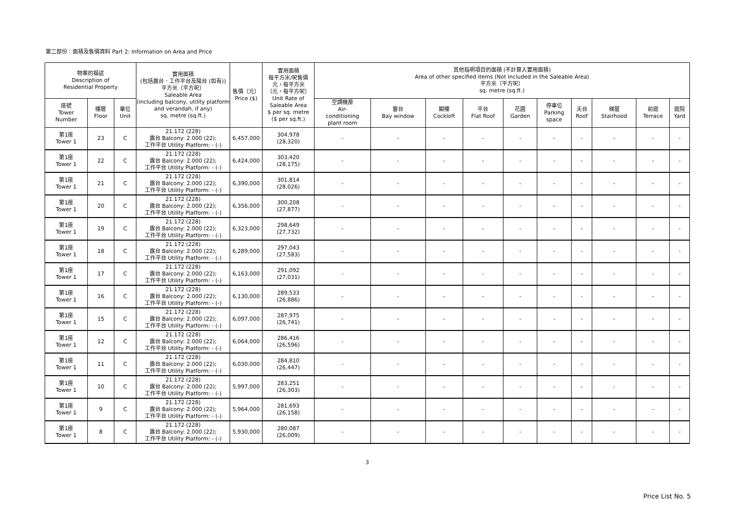第二部份：面積及售價資料 Part 2: Information on Area and Price
| 物業的描述 Description of Residential Property | | | 實用面積 (包括露台．工作平台及陽台 (如有)) 平方米（平方呎） Saleable Area (including balcony, utility platform and verandah, if any) sq. metre (sq.ft.) | 售價（元） Price ($) | 實用面積 每平方米/呎售價 元，每平方米 （元，每平方呎） Unit Rate of Saleable Area $ per sq. metre ($ per sq.ft.) | 其他指明項目的面積 (不計算入實用面積) Area of other specified items (Not included in the Saleable Area) 平方米（平方呎） sq. metre (sq.ft.) | | | | | | | | | |
| --- | --- | --- | --- | --- | --- | --- | --- | --- | --- | --- | --- | --- | --- | --- | --- |
| 座號 Tower Number | 樓層 Floor | 單位 Unit | | | | 空調機房 Air- conditioning plant room | 窗台 Bay window | 閣樓 Cockloft | 平台 Flat Roof | 花園 Garden | 停車位 Parking space | 天台 Roof | 梯屋 Stairhood | 前庭 Terrace | 庭院 Yard |
| 第1座 Tower 1 | 23 | C | 21.172 (228) 露台 Balcony: 2.000 (22); 工作平台 Utility Platform: - (-) | 6,457,000 | 304,978 (28,320) | - | - | - | - | - | - | - | - | - | - |
| 第1座 Tower 1 | 22 | C | 21.172 (228) 露台 Balcony: 2.000 (22); 工作平台 Utility Platform: - (-) | 6,424,000 | 303,420 (28,175) | - | - | - | - | - | - | - | - | - | - |
| 第1座 Tower 1 | 21 | C | 21.172 (228) 露台 Balcony: 2.000 (22); 工作平台 Utility Platform: - (-) | 6,390,000 | 301,814 (28,026) | - | - | - | - | - | - | - | - | - | - |
| 第1座 Tower 1 | 20 | C | 21.172 (228) 露台 Balcony: 2.000 (22); 工作平台 Utility Platform: - (-) | 6,356,000 | 300,208 (27,877) | - | - | - | - | - | - | - | - | - | - |
| 第1座 Tower 1 | 19 | C | 21.172 (228) 露台 Balcony: 2.000 (22); 工作平台 Utility Platform: - (-) | 6,323,000 | 298,649 (27,732) | - | - | - | - | - | - | - | - | - | - |
| 第1座 Tower 1 | 18 | C | 21.172 (228) 露台 Balcony: 2.000 (22); 工作平台 Utility Platform: - (-) | 6,289,000 | 297,043 (27,583) | - | - | - | - | - | - | - | - | - | - |
| 第1座 Tower 1 | 17 | C | 21.172 (228) 露台 Balcony: 2.000 (22); 工作平台 Utility Platform: - (-) | 6,163,000 | 291,092 (27,031) | - | - | - | - | - | - | - | - | - | - |
| 第1座 Tower 1 | 16 | C | 21.172 (228) 露台 Balcony: 2.000 (22); 工作平台 Utility Platform: - (-) | 6,130,000 | 289,533 (26,886) | - | - | - | - | - | - | - | - | - | - |
| 第1座 Tower 1 | 15 | C | 21.172 (228) 露台 Balcony: 2.000 (22); 工作平台 Utility Platform: - (-) | 6,097,000 | 287,975 (26,741) | - | - | - | - | - | - | - | - | - | - |
| 第1座 Tower 1 | 12 | C | 21.172 (228) 露台 Balcony: 2.000 (22); 工作平台 Utility Platform: - (-) | 6,064,000 | 286,416 (26,596) | - | - | - | - | - | - | - | - | - | - |
| 第1座 Tower 1 | 11 | C | 21.172 (228) 露台 Balcony: 2.000 (22); 工作平台 Utility Platform: - (-) | 6,030,000 | 284,810 (26,447) | - | - | - | - | - | - | - | - | - | - |
| 第1座 Tower 1 | 10 | C | 21.172 (228) 露台 Balcony: 2.000 (22); 工作平台 Utility Platform: - (-) | 5,997,000 | 283,251 (26,303) | - | - | - | - | - | - | - | - | - | - |
| 第1座 Tower 1 | 9 | C | 21.172 (228) 露台 Balcony: 2.000 (22); 工作平台 Utility Platform: - (-) | 5,964,000 | 281,693 (26,158) | - | - | - | - | - | - | - | - | - | - |
| 第1座 Tower 1 | 8 | C | 21.172 (228) 露台 Balcony: 2.000 (22); 工作平台 Utility Platform: - (-) | 5,930,000 | 280,087 (26,009) | - | - | - | - | - | - | - | - | - | - |
3
Price List No. 5